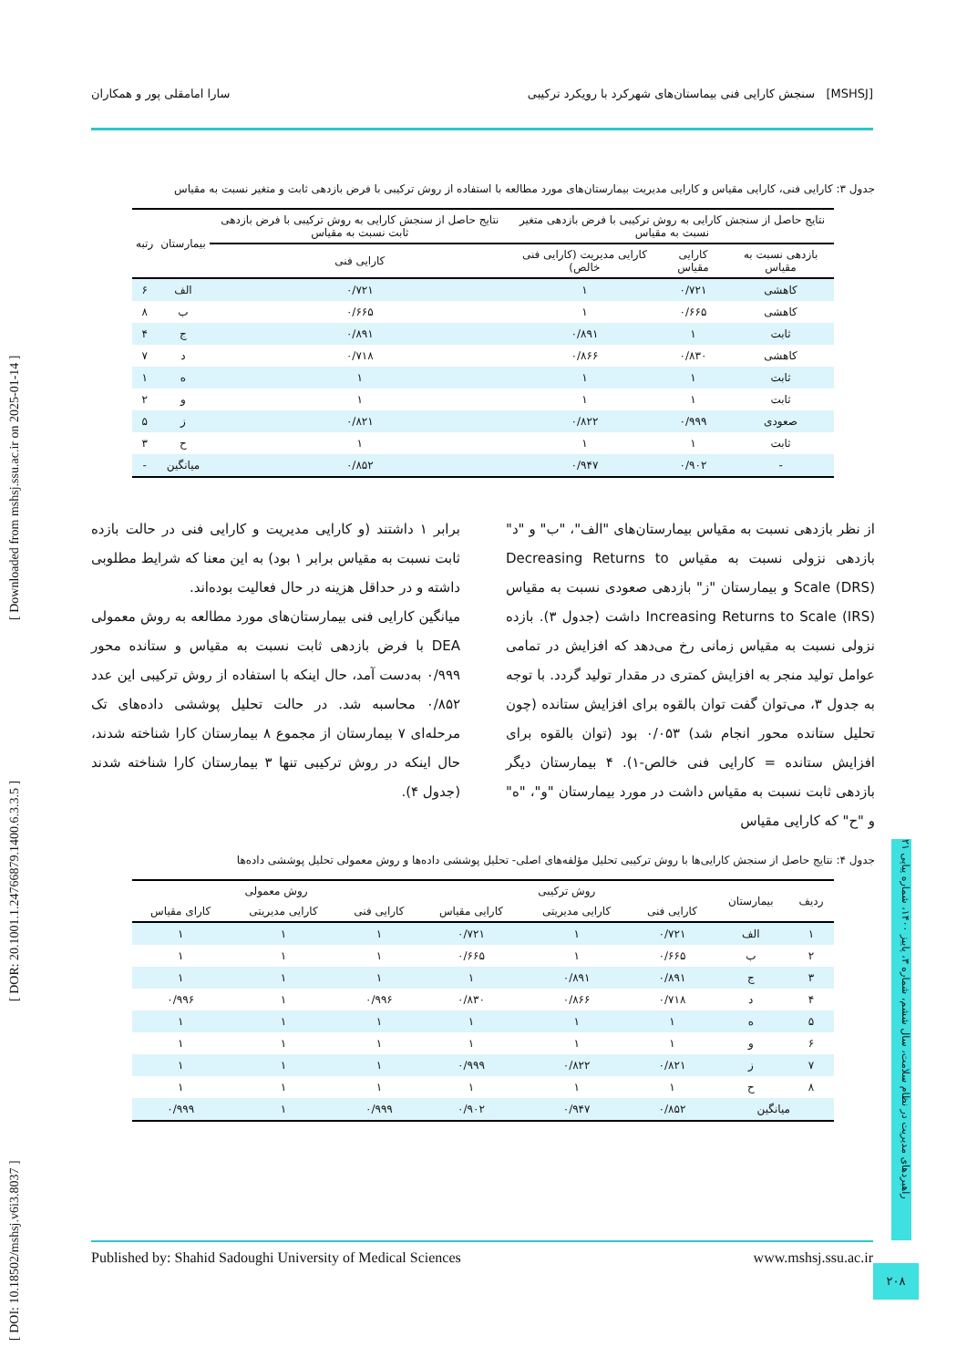سارا امامقلی پور و همکاران سنجش کارایی فنی بیماستان‌های شهرکرد با رویکرد ترکیبی [MSHSJ]
[ DOI: 10.18502/mshsj.v6i3.8037 ] [ DOR: 20.1001.1.24766879.1400.6.3.3.5 ] [ Downloaded from mshsj.ssu.ac.ir on 2025-01-14 ]
راهبردهای مدیریت در نظام سلامت، سال ششم، شماره ۳، پاییز ۱۴۰۰، شماره پیاپی ۲۱
جدول ۳: کارایی فنی، کارایی مقیاس و کارایی مدیریت بیمارستان‌های مورد مطالعه با استفاده از روش ترکیبی با فرض بازدهی ثابت و متغیر نسبت به مقیاس
| نتایج حاصل از سنجش کارایی به روش ترکیبی با فرض بازدهی متغیر نسبت به مقیاس | | | نتایج حاصل از سنجش کارایی به روش ترکیبی با فرض بازدهی ثابت نسبت به مقیاس | بیمارستان | رتبه |
| --- | --- | --- | --- | --- | --- |
| بازدهی نسبت به مقیاس | کارایی مقیاس | کارایی مدیریت (کارایی فنی خالص) | کارایی فنی | | |
| کاهشی | ۰/۷۲۱ | ۱ | ۰/۷۲۱ | الف | ۶ |
| کاهشی | ۰/۶۶۵ | ۱ | ۰/۶۶۵ | ب | ۸ |
| ثابت | ۱ | ۰/۸۹۱ | ۰/۸۹۱ | ج | ۴ |
| کاهشی | ۰/۸۳۰ | ۰/۸۶۶ | ۰/۷۱۸ | د | ۷ |
| ثابت | ۱ | ۱ | ۱ | ه | ۱ |
| ثابت | ۱ | ۱ | ۱ | و | ۲ |
| صعودی | ۰/۹۹۹ | ۰/۸۲۲ | ۰/۸۲۱ | ز | ۵ |
| ثابت | ۱ | ۱ | ۱ | ح | ۳ |
| - | ۰/۹۰۲ | ۰/۹۴۷ | ۰/۸۵۲ | میانگین | - |
از نظر بازدهی نسبت به مقیاس بیمارستان‌های "الف"، "ب" و "د" بازدهی نزولی نسبت به مقیاس Decreasing Returns to Scale (DRS) و بیمارستان "ز" بازدهی صعودی نسبت به مقیاس Increasing Returns to Scale (IRS) داشت (جدول ۳). بازده نزولی نسبت به مقیاس زمانی رخ می‌دهد که افزایش در تمامی عوامل تولید منجر به افزایش کمتری در مقدار تولید گردد. با توجه به جدول ۳، می‌توان گفت توان بالقوه برای افزایش ستانده (چون تحلیل ستانده محور انجام شد) ۰/۰۵۳ بود (توان بالقوه برای افزایش ستانده = کارایی فنی خالص-۱). ۴ بیمارستان دیگر بازدهی ثابت نسبت به مقیاس داشت در مورد بیمارستان "و"، "ه" و "ح" که کارایی مقیاس
برابر ۱ داشتند (و کارایی مدیریت و کارایی فنی در حالت بازده ثابت نسبت به مقیاس برابر ۱ بود) به این معنا که شرایط مطلوبی داشته و در حداقل هزینه در حال فعالیت بوده‌اند.
میانگین کارایی فنی بیمارستان‌های مورد مطالعه به روش معمولی DEA با فرض بازدهی ثابت نسبت به مقیاس و ستانده محور ۰/۹۹۹ به‌دست آمد، حال اینکه با استفاده از روش ترکیبی این عدد ۰/۸۵۲ محاسبه شد. در حالت تحلیل پوششی داده‌های تک مرحله‌ای ۷ بیمارستان از مجموع ۸ بیمارستان کارا شناخته شدند، حال اینکه در روش ترکیبی تنها ۳ بیمارستان کارا شناخته شدند (جدول ۴).
جدول ۴: نتایج حاصل از سنجش کارایی‌ها با روش ترکیبی تحلیل مؤلفه‌های اصلی- تحلیل پوششی داده‌ها و روش معمولی تحلیل پوششی داده‌ها
| ردیف | بیمارستان | روش ترکیبی | | | روش معمولی | | |
| --- | --- | --- | --- | --- | --- | --- | --- |
| | | کارایی فنی | کارایی مدیریتی | کارایی مقیاس | کارایی فنی | کارایی مدیریتی | کارای مقیاس |
| ۱ | الف | ۰/۷۲۱ | ۱ | ۰/۷۲۱ | ۱ | ۱ | ۱ |
| ۲ | ب | ۰/۶۶۵ | ۱ | ۰/۶۶۵ | ۱ | ۱ | ۱ |
| ۳ | ج | ۰/۸۹۱ | ۰/۸۹۱ | ۱ | ۱ | ۱ | ۱ |
| ۴ | د | ۰/۷۱۸ | ۰/۸۶۶ | ۰/۸۳۰ | ۰/۹۹۶ | ۱ | ۰/۹۹۶ |
| ۵ | ه | ۱ | ۱ | ۱ | ۱ | ۱ | ۱ |
| ۶ | و | ۱ | ۱ | ۱ | ۱ | ۱ | ۱ |
| ۷ | ز | ۰/۸۲۱ | ۰/۸۲۲ | ۰/۹۹۹ | ۱ | ۱ | ۱ |
| ۸ | ح | ۱ | ۱ | ۱ | ۱ | ۱ | ۱ |
| میانگین | | ۰/۸۵۲ | ۰/۹۴۷ | ۰/۹۰۲ | ۰/۹۹۹ | ۱ | ۰/۹۹۹ |
Published by: Shahid Sadoughi University of Medical Sciences www.mshsj.ssu.ac.ir
۲۰۸